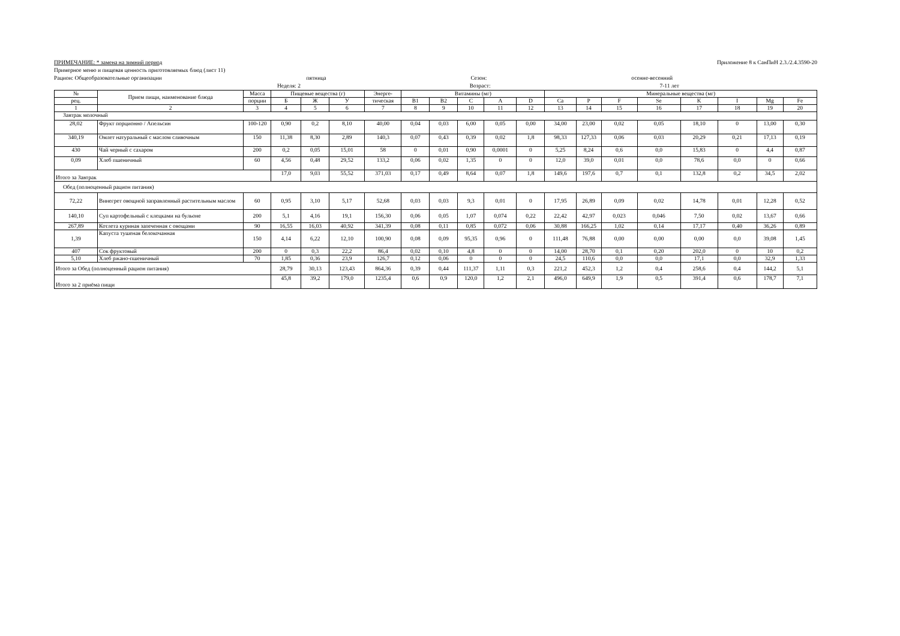ПРИМЕЧАНИЕ: * замена на зимний период Приложение 8 к СанПиН 2.3./2.4.3590-20
Примерное меню и пищевая ценность приготовляемых блюд (лист 11)
Рацион: Общеобразовательные организации пятница Сезон: осенне-весенний
Неделя: 2 Возраст: 7-11 лет
| № | Прием пищи, наименование блюда | Масса | Пищевые вещества (г) | | | Энерге- | Витамины (мг) | | | | | Минеральные вещества (мг) | | | | | | | |
| --- | --- | --- | --- | --- | --- | --- | --- | --- | --- | --- | --- | --- | --- | --- | --- | --- | --- | --- | --- |
| рец. | | порции | Б | Ж | У | тическая | B1 | B2 | C | A | D | Ca | P | F | Se | K | I | Mg | Fe |
| 1 | 2 | 3 | 4 | 5 | 6 | 7 | 8 | 9 | 10 | 11 | 12 | 13 | 14 | 15 | 16 | 17 | 18 | 19 | 20 |
| Завтрак молочный | | | | | | | | | | | | | | | | | | | |
| 28,02 | Фрукт порционно / Апельсин | 100-120 | 0,90 | 0,2 | 8,10 | 40,00 | 0,04 | 0,03 | 6,00 | 0,05 | 0,00 | 34,00 | 23,00 | 0,02 | 0,05 | 18,10 | 0 | 13,00 | 0,30 |
| 340,19 | Омлет натуральный с маслом сливочным | 150 | 11,38 | 8,30 | 2,89 | 140,3 | 0,07 | 0,43 | 0,39 | 0,02 | 1,8 | 98,33 | 127,33 | 0,06 | 0,03 | 20,29 | 0,21 | 17,13 | 0,19 |
| 430 | Чай черный с сахаром | 200 | 0,2 | 0,05 | 15,01 | 58 | 0 | 0,01 | 0,90 | 0,0001 | 0 | 5,25 | 8,24 | 0,6 | 0,0 | 15,83 | 0 | 4,4 | 0,87 |
| 0,09 | Хлеб пшеничный | 60 | 4,56 | 0,48 | 29,52 | 133,2 | 0,06 | 0,02 | 1,35 | 0 | 0 | 12,0 | 39,0 | 0,01 | 0,0 | 78,6 | 0,0 | 0 | 0,66 |
| Итого за Завтрак | | | 17,0 | 9,03 | 55,52 | 371,03 | 0,17 | 0,49 | 8,64 | 0,07 | 1,8 | 149,6 | 197,6 | 0,7 | 0,1 | 132,8 | 0,2 | 34,5 | 2,02 |
| Обед (полноценный рацион питания) | | | | | | | | | | | | | | | | | | | |
| 72,22 | Винегрет овощной заправленный растительным маслом | 60 | 0,95 | 3,10 | 5,17 | 52,68 | 0,03 | 0,03 | 9,3 | 0,01 | 0 | 17,95 | 26,89 | 0,09 | 0,02 | 14,78 | 0,01 | 12,28 | 0,52 |
| 140,10 | Суп картофельный с клецками на бульоне | 200 | 5,1 | 4,16 | 19,1 | 156,30 | 0,06 | 0,05 | 1,07 | 0,074 | 0,22 | 22,42 | 42,97 | 0,023 | 0,046 | 7,50 | 0,02 | 13,67 | 0,66 |
| 267,89 | Котлета куриная запеченная с овощами | 90 | 16,55 | 16,03 | 40,92 | 341,39 | 0,08 | 0,11 | 0,85 | 0,072 | 0,06 | 30,88 | 166,25 | 1,02 | 0,14 | 17,17 | 0,40 | 36,26 | 0,89 |
| 1,39 | Капуста тушеная белокочанная | 150 | 4,14 | 6,22 | 12,10 | 100,90 | 0,08 | 0,09 | 95,35 | 0,96 | 0 | 111,48 | 76,88 | 0,00 | 0,00 | 0,00 | 0,0 | 39,08 | 1,45 |
| 407 | Сок фруктовый | 200 | 0 | 0,3 | 22,2 | 86,4 | 0,02 | 0,10 | 4,8 | 0 | 0 | 14,00 | 28,70 | 0,1 | 0,20 | 202,0 | 0 | 10 | 0,2 |
| 5,10 | Хлеб ржано-пшеничный | 70 | 1,85 | 0,36 | 23,9 | 126,7 | 0,12 | 0,06 | 0 | 0 | 0 | 24,5 | 110,6 | 0,0 | 0,0 | 17,1 | 0,0 | 32,9 | 1,33 |
| Итого за Обед (полноценный рацион питания) | | | 28,79 | 30,13 | 123,43 | 864,36 | 0,39 | 0,44 | 111,37 | 1,11 | 0,3 | 221,2 | 452,3 | 1,2 | 0,4 | 258,6 | 0,4 | 144,2 | 5,1 |
| Итого за 2 приёма пищи | | | 45,8 | 39,2 | 179,0 | 1235,4 | 0,6 | 0,9 | 120,0 | 1,2 | 2,1 | 496,0 | 649,9 | 1,9 | 0,5 | 391,4 | 0,6 | 178,7 | 7,1 |